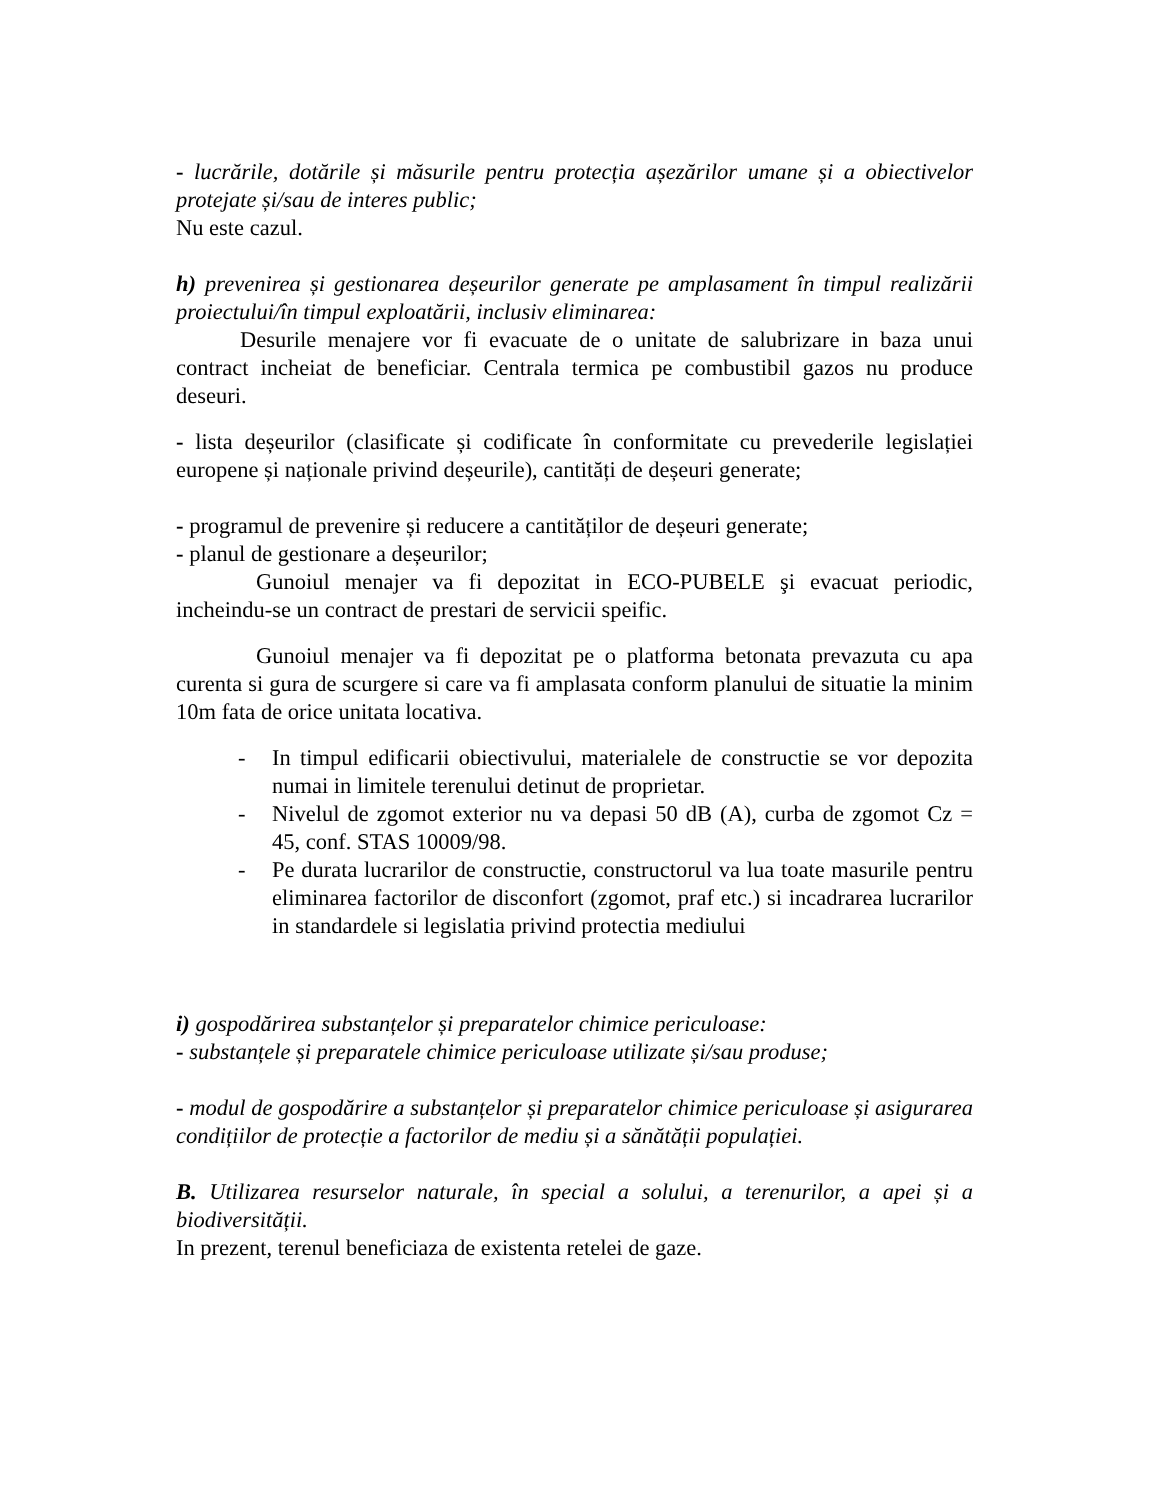- lucrările, dotările și măsurile pentru protecția așezărilor umane și a obiectivelor protejate și/sau de interes public;
Nu este cazul.
h) prevenirea și gestionarea deșeurilor generate pe amplasament în timpul realizării proiectului/în timpul exploatării, inclusiv eliminarea:
Desurile menajere vor fi evacuate de o unitate de salubrizare in baza unui contract incheiat de beneficiar. Centrala termica pe combustibil gazos nu produce deseuri.
- lista deșeurilor (clasificate și codificate în conformitate cu prevederile legislației europene și naționale privind deșeurile), cantități de deșeuri generate;
- programul de prevenire și reducere a cantităților de deșeuri generate;
- planul de gestionare a deșeurilor;
Gunoiul menajer va fi depozitat in ECO-PUBELE şi evacuat periodic, incheindu-se un contract de prestari de servicii speific.
Gunoiul menajer va fi depozitat pe o platforma betonata prevazuta cu apa curenta si gura de scurgere si care va fi amplasata conform planului de situatie la minim 10m fata de orice unitata locativa.
- In timpul edificarii obiectivului, materialele de constructie se vor depozita numai in limitele terenului detinut de proprietar.
- Nivelul de zgomot exterior nu va depasi 50 dB (A), curba de zgomot Cz = 45, conf. STAS 10009/98.
- Pe durata lucrarilor de constructie, constructorul va lua toate masurile pentru eliminarea factorilor de disconfort (zgomot, praf etc.) si incadrarea lucrarilor in standardele si legislatia privind protectia mediului
i) gospodărirea substanțelor și preparatelor chimice periculoase:
- substanțele și preparatele chimice periculoase utilizate și/sau produse;
- modul de gospodărire a substanțelor și preparatelor chimice periculoase și asigurarea condițiilor de protecție a factorilor de mediu și a sănătății populației.
B. Utilizarea resurselor naturale, în special a solului, a terenurilor, a apei și a biodiversității.
In prezent, terenul beneficiaza de existenta retelei de gaze.